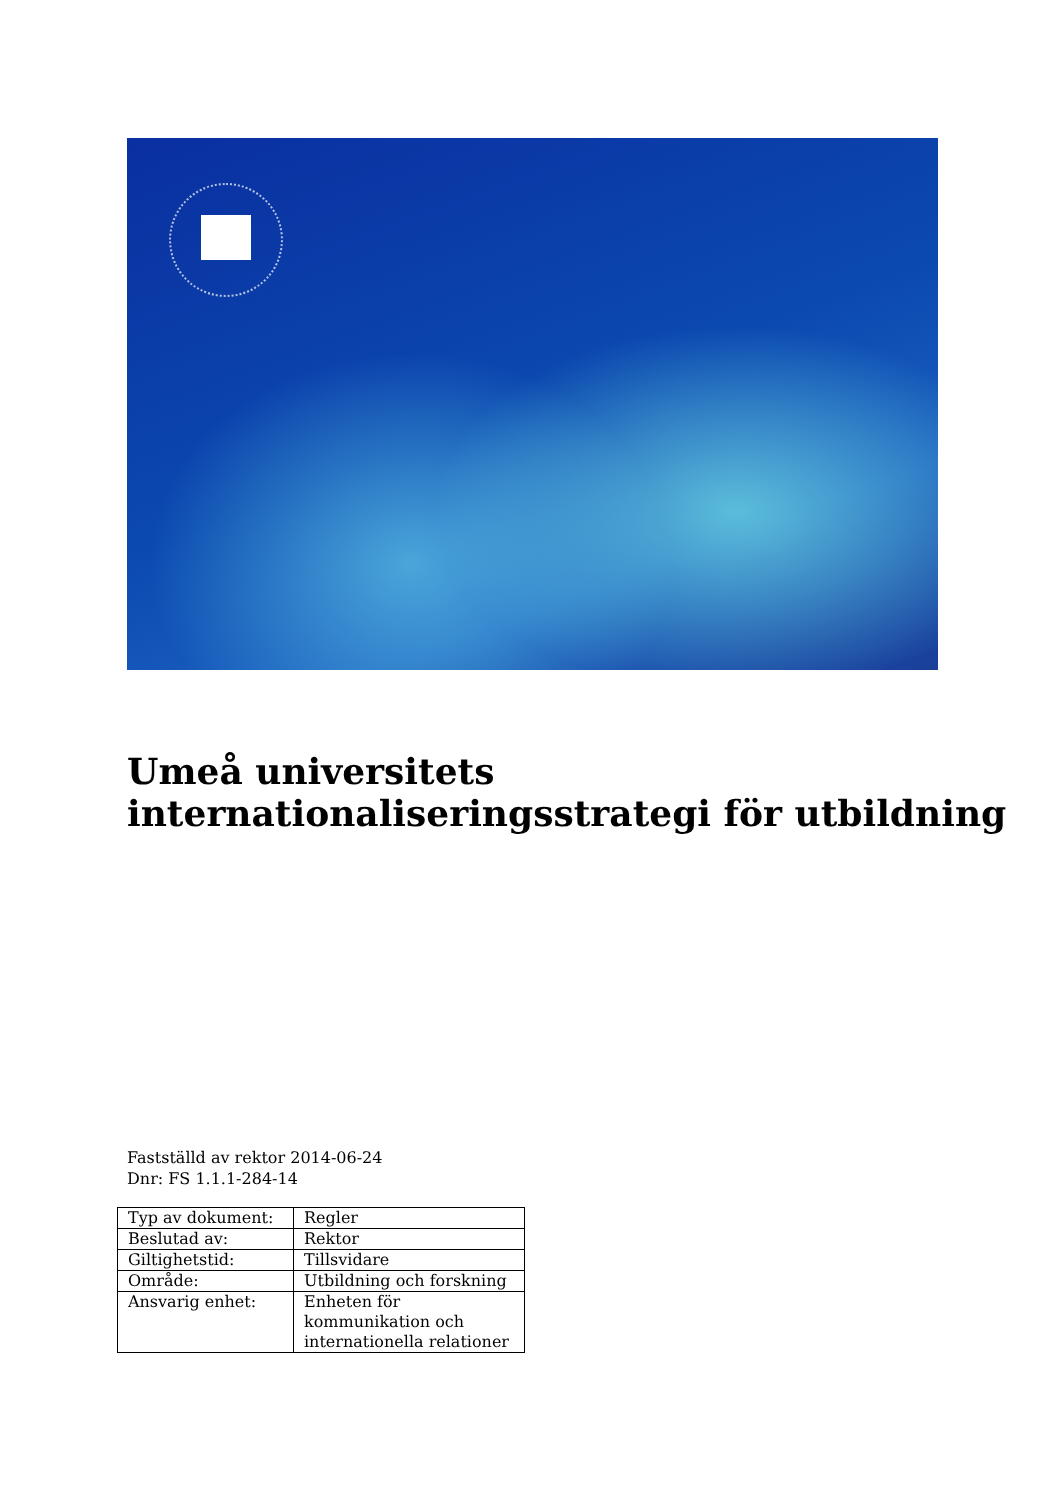Umeå universitets
internationaliseringsstrategi för utbildning
Fastställd av rektor 2014-06-24
Dnr: FS 1.1.1-284-14
| Typ av dokument: | Regler |
| Beslutad av: | Rektor |
| Giltighetstid: | Tillsvidare |
| Område: | Utbildning och forskning |
| Ansvarig enhet: | Enheten för kommunikation och internationella relationer |